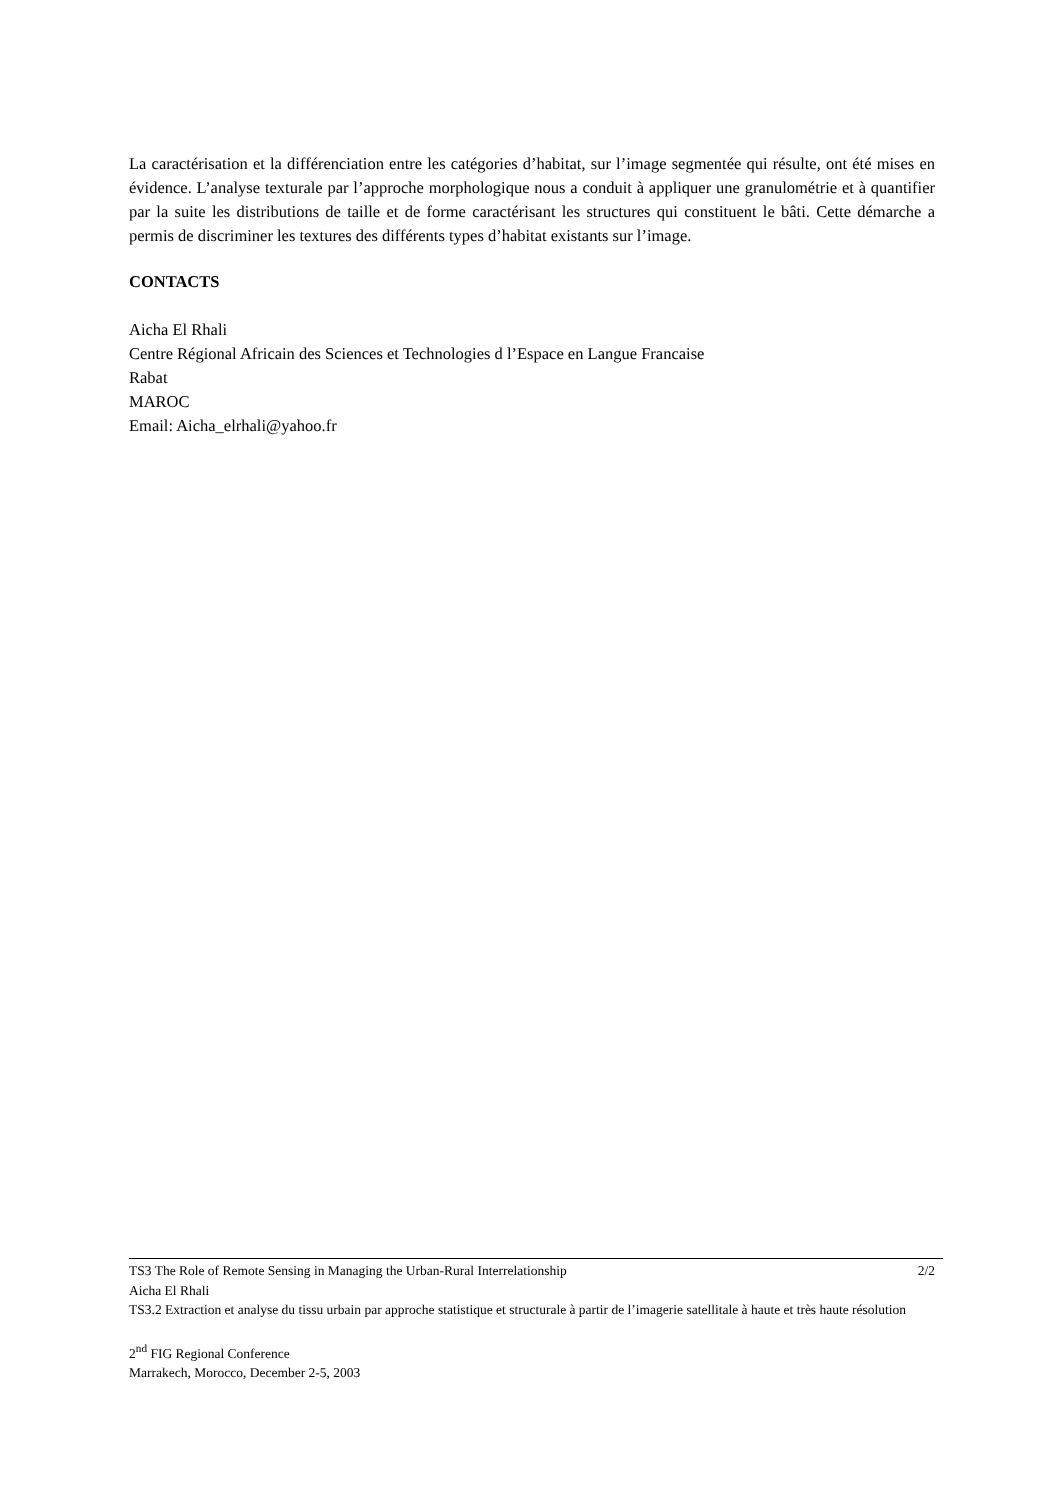La caractérisation et la différenciation entre les catégories d’habitat, sur l’image segmentée qui résulte, ont été mises en évidence. L’analyse texturale par l’approche morphologique nous a conduit à appliquer une granulométrie et à quantifier par la suite les distributions de taille et de forme caractérisant les structures qui constituent le bâti. Cette démarche a permis de discriminer les textures des différents types d’habitat existants sur l’image.
CONTACTS
Aicha El Rhali
Centre Régional Africain des Sciences et Technologies d l’Espace en Langue Francaise
Rabat
MAROC
Email: Aicha_elrhali@yahoo.fr
TS3 The Role of Remote Sensing in Managing the Urban-Rural Interrelationship 2/2
Aicha El Rhali
TS3.2 Extraction et analyse du tissu urbain par approche statistique et structurale à partir de l’imagerie satellitale à haute et très haute résolution
2<sup>nd</sup> FIG Regional Conference
Marrakech, Morocco, December 2-5, 2003